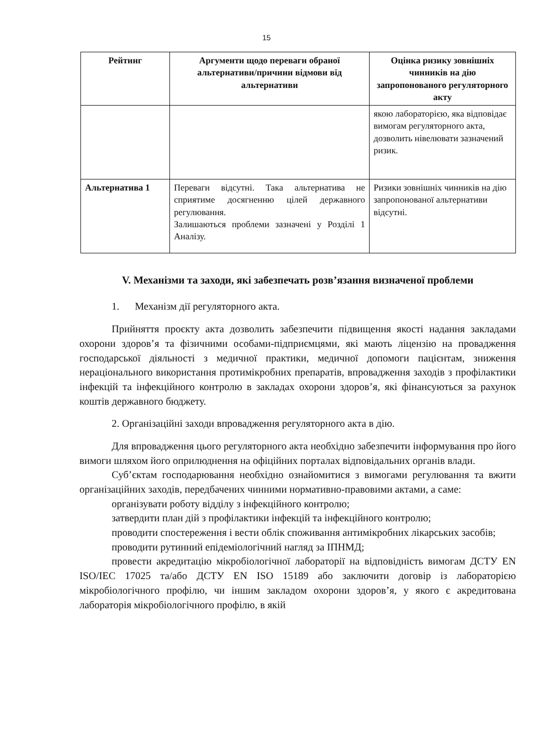15
| Рейтинг | Аргументи щодо переваги обраної альтернативи/причини відмови від альтернативи | Оцінка ризику зовнішніх чинників на дію запропонованого регуляторного акту |
| --- | --- | --- |
| | | якою лабораторією, яка відповідає вимогам регуляторного акта, дозволить нівелювати зазначений ризик. |
| Альтернатива 1 | Переваги відсутні. Така альтернатива не сприятиме досягненню цілей державного регулювання. Залишаються проблеми зазначені у Розділі 1 Аналізу. | Ризики зовнішніх чинників на дію запропонованої альтернативи відсутні. |
V. Механізми та заходи, які забезпечать розв’язання визначеної проблеми
1. Механізм дії регуляторного акта.
Прийняття проєкту акта дозволить забезпечити підвищення якості надання закладами охорони здоров’я та фізичними особами-підприємцями, які мають ліцензію на провадження господарської діяльності з медичної практики, медичної допомоги пацієнтам, зниження нераціонального використання протимікробних препаратів, впровадження заходів з профілактики інфекцій та інфекційного контролю в закладах охорони здоров’я, які фінансуються за рахунок коштів державного бюджету.
2. Організаційні заходи впровадження регуляторного акта в дію.
Для впровадження цього регуляторного акта необхідно забезпечити інформування про його вимоги шляхом його оприлюднення на офіційних порталах відповідальних органів влади.
Суб’єктам господарювання необхідно ознайомитися з вимогами регулювання та вжити організаційних заходів, передбачених чинними нормативно-правовими актами, а саме:
організувати роботу відділу з інфекційного контролю;
затвердити план дій з профілактики інфекцій та інфекційного контролю;
проводити спостереження і вести облік споживання антимікробних лікарських засобів;
проводити рутинний епідеміологічний нагляд за ІПНМД;
провести акредитацію мікробіологічної лабораторії на відповідність вимогам ДСТУ EN ISO/IEC 17025 та/або ДСТУ EN ISO 15189 або заключити договір із лабораторією мікробіологічного профілю, чи іншим закладом охорони здоров’я, у якого є акредитована лабораторія мікробіологічного профілю, в якій